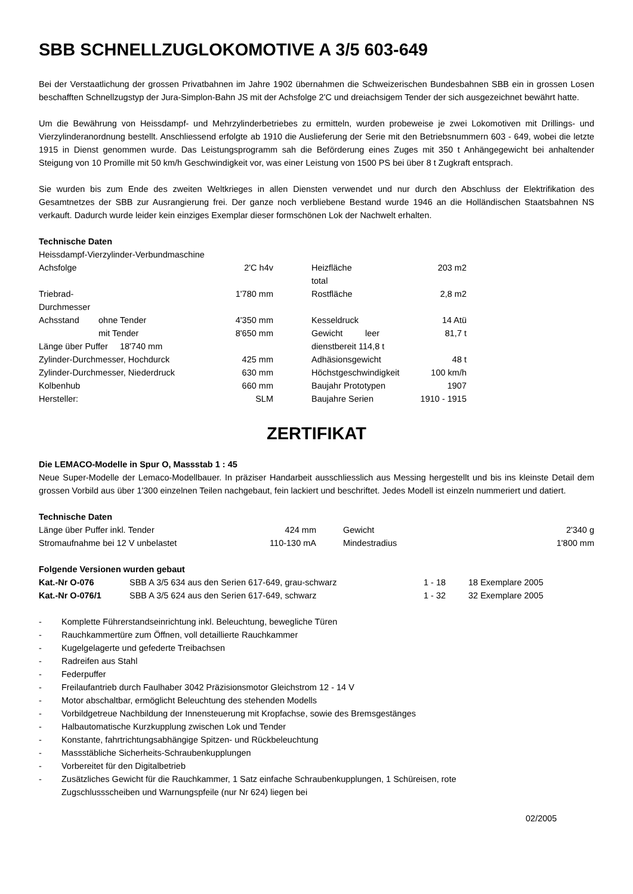SBB SCHNELLZUGLOKOMOTIVE A 3/5 603-649
Bei der Verstaatlichung der grossen Privatbahnen im Jahre 1902 übernahmen die Schweizerischen Bundesbahnen SBB ein in grossen Losen beschafften Schnellzugstyp der Jura-Simplon-Bahn JS mit der Achsfolge 2'C und dreiachsigem Tender der sich ausgezeichnet bewährt hatte.
Um die Bewährung von Heissdampf- und Mehrzylinderbetriebes zu ermitteln, wurden probeweise je zwei Lokomotiven mit Drillings- und Vierzylinderanordnung bestellt. Anschliessend erfolgte ab 1910 die Auslieferung der Serie mit den Betriebsnummern 603 - 649, wobei die letzte 1915 in Dienst genommen wurde. Das Leistungsprogramm sah die Beförderung eines Zuges mit 350 t Anhängegewicht bei anhaltender Steigung von 10 Promille mit 50 km/h Geschwindigkeit vor, was einer Leistung von 1500 PS bei über 8 t Zugkraft entsprach.
Sie wurden bis zum Ende des zweiten Weltkrieges in allen Diensten verwendet und nur durch den Abschluss der Elektrifikation des Gesamtnetzes der SBB zur Ausrangierung frei. Der ganze noch verbliebene Bestand wurde 1946 an die Holländischen Staatsbahnen NS verkauft. Dadurch wurde leider kein einziges Exemplar dieser formschönen Lok der Nachwelt erhalten.
Technische Daten
Heissdampf-Vierzylinder-Verbundmaschine
| Achsfolge | | 2'C h4v | | Heizfläche total | | 203 m2 |
| Triebrad-Durchmesser | | 1'780 mm | | Rostfläche | | 2,8 m2 |
| Achsstand | ohne Tender | 4'350 mm | | Kesseldruck | | 14 Atü |
| | mit Tender | 8'650 mm | | Gewicht | leer | 81,7 t |
| Länge über Puffer 18'740 mm | | | | dienstbereit 114,8 t | | |
| Zylinder-Durchmesser, Hochdurck | | 425 mm | | Adhäsionsgewicht | | 48 t |
| Zylinder-Durchmesser, Niederdruck | | 630 mm | | Höchstgeschwindigkeit | | 100 km/h |
| Kolbenhub | | 660 mm | | Baujahr Prototypen | | 1907 |
| Hersteller: | | SLM | | Baujahre Serien | | 1910 - 1915 |
ZERTIFIKAT
Die LEMACO-Modelle in Spur O, Massstab 1 : 45
Neue Super-Modelle der Lemaco-Modellbauer. In präziser Handarbeit ausschliesslich aus Messing hergestellt und bis ins kleinste Detail dem grossen Vorbild aus über 1'300 einzelnen Teilen nachgebaut, fein lackiert und beschriftet. Jedes Modell ist einzeln nummeriert und datiert.
Technische Daten
| Länge über Puffer inkl. Tender | 424 mm | | Gewicht | 2'340 g |
| Stromaufnahme bei 12 V unbelastet | 110-130 mA | | Mindestradius | 1'800 mm |
Folgende Versionen wurden gebaut
| Kat.-Nr O-076 | SBB A 3/5 634 aus den Serien 617-649, grau-schwarz | 1 - 18 | 18 Exemplare 2005 |
| Kat.-Nr O-076/1 | SBB A 3/5 624 aus den Serien 617-649, schwarz | 1 - 32 | 32 Exemplare 2005 |
- Komplette Führerstandseinrichtung inkl. Beleuchtung, bewegliche Türen
- Rauchkammertüre zum Öffnen, voll detaillierte Rauchkammer
- Kugelgelagerte und gefederte Treibachsen
- Radreifen aus Stahl
- Federpuffer
- Freilaufantrieb durch Faulhaber 3042 Präzisionsmotor Gleichstrom 12 - 14 V
- Motor abschaltbar, ermöglicht Beleuchtung des stehenden Modells
- Vorbildgetreue Nachbildung der Innensteuerung mit Kropfachse, sowie des Bremsgestänges
- Halbautomatische Kurzkupplung zwischen Lok und Tender
- Konstante, fahrtrichtungsabhängige Spitzen- und Rückbeleuchtung
- Massstäbliche Sicherheits-Schraubenkupplungen
- Vorbereitet für den Digitalbetrieb
- Zusätzliches Gewicht für die Rauchkammer, 1 Satz einfache Schraubenkupplungen, 1 Schüreisen, rote
Zugschlussscheiben und Warnungspfeile (nur Nr 624) liegen bei
02/2005